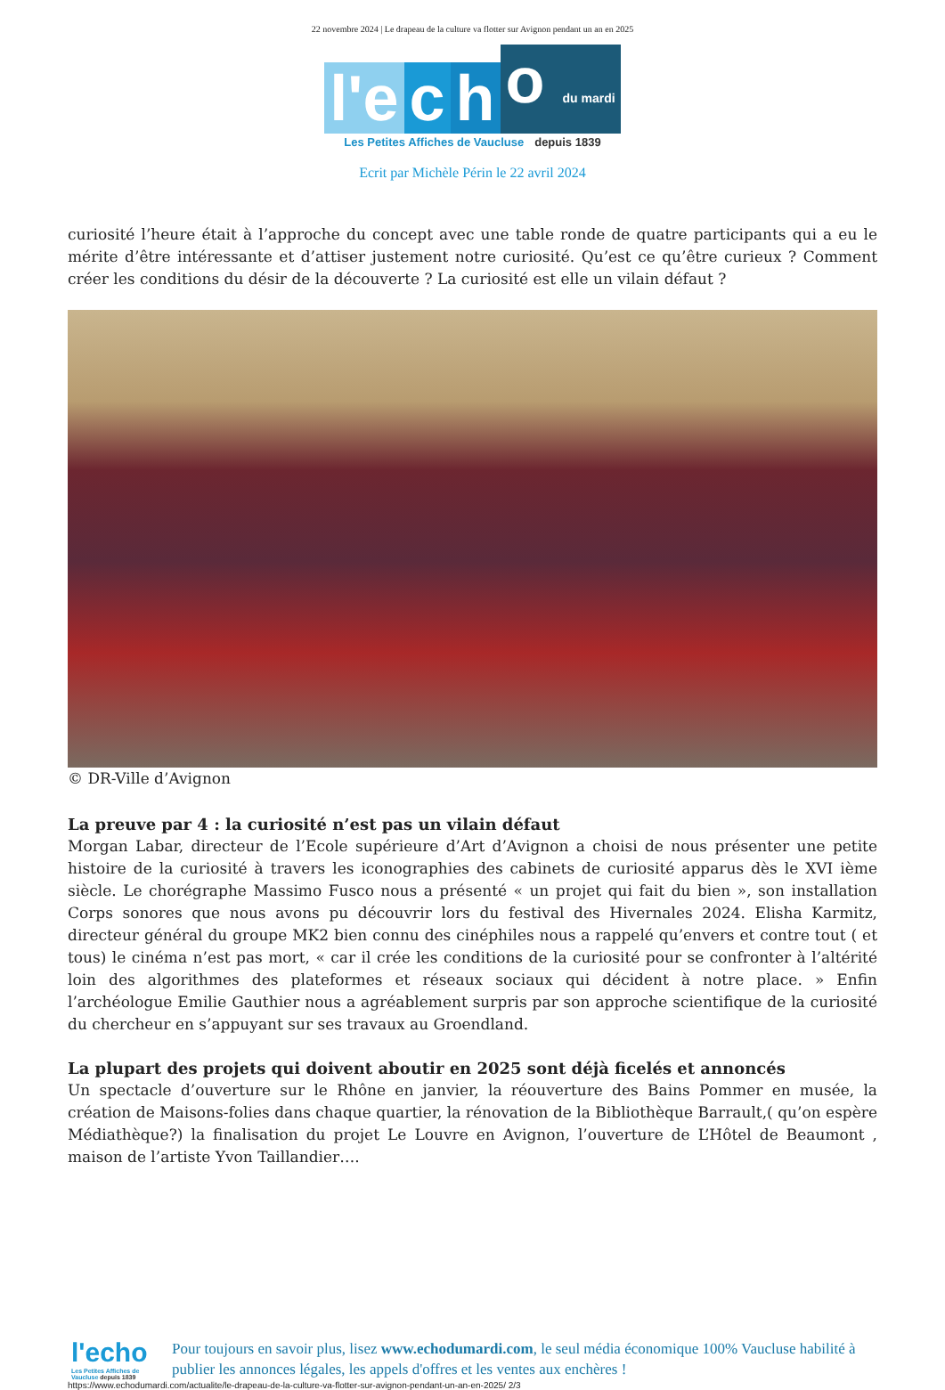22 novembre 2024 | Le drapeau de la culture va flotter sur Avignon pendant un an en 2025
l'e
c
h
o du mardi
Les Petites Affiches de Vaucluse depuis 1839
Ecrit par Michèle Périn le 22 avril 2024
curiosité l’heure était à l’approche du concept avec une table ronde de quatre participants qui a eu le mérite d’être intéressante et d’attiser justement notre curiosité. Qu’est ce qu’être curieux ? Comment créer les conditions du désir de la découverte ? La curiosité est elle un vilain défaut ?
© DR-Ville d’Avignon
La preuve par 4 : la curiosité n’est pas un vilain défaut
Morgan Labar, directeur de l’Ecole supérieure d’Art d’Avignon a choisi de nous présenter une petite histoire de la curiosité à travers les iconographies des cabinets de curiosité apparus dès le XVI ième siècle. Le chorégraphe Massimo Fusco nous a présenté « un projet qui fait du bien », son installation Corps sonores que nous avons pu découvrir lors du festival des Hivernales 2024. Elisha Karmitz, directeur général du groupe MK2 bien connu des cinéphiles nous a rappelé qu’envers et contre tout ( et tous) le cinéma n’est pas mort, « car il crée les conditions de la curiosité pour se confronter à l’altérité loin des algorithmes des plateformes et réseaux sociaux qui décident à notre place. » Enfin l’archéologue Emilie Gauthier nous a agréablement surpris par son approche scientifique de la curiosité du chercheur en s’appuyant sur ses travaux au Groendland.
La plupart des projets qui doivent aboutir en 2025 sont déjà ficelés et annoncés
Un spectacle d’ouverture sur le Rhône en janvier, la réouverture des Bains Pommer en musée, la création de Maisons-folies dans chaque quartier, la rénovation de la Bibliothèque Barrault,( qu’on espère Médiathèque?) la finalisation du projet Le Louvre en Avignon, l’ouverture de L’Hôtel de Beaumont , maison de l’artiste Yvon Taillandier….
l'echo
Les Petites Affiches de Vaucluse depuis 1839
Pour toujours en savoir plus, lisez www.echodumardi.com, le seul média économique 100% Vaucluse habilité à publier les annonces légales, les appels d'offres et les ventes aux enchères !
https://www.echodumardi.com/actualite/le-drapeau-de-la-culture-va-flotter-sur-avignon-pendant-un-an-en-2025/ 2/3